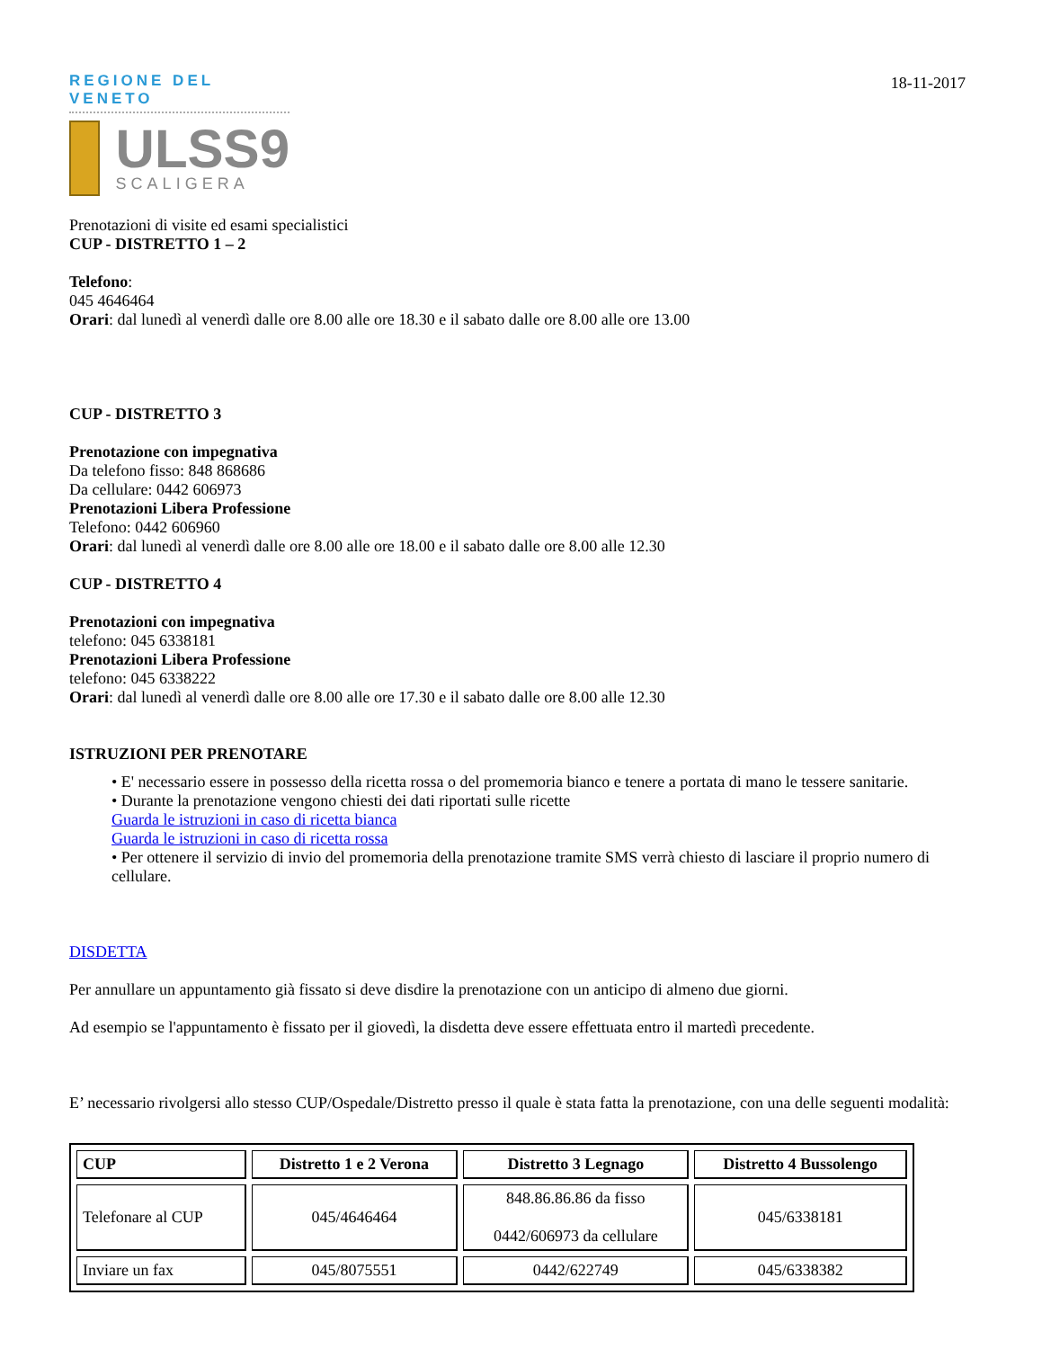18-11-2017
REGIONE DEL VENETO
ULSS9
SCALIGERA
Prenotazioni di visite ed esami specialistici
CUP - DISTRETTO 1 – 2
Telefono:
045 4646464
Orari: dal lunedì al venerdì dalle ore 8.00 alle ore 18.30 e il sabato dalle ore 8.00 alle ore 13.00
CUP - DISTRETTO 3
Prenotazione con impegnativa
Da telefono fisso: 848 868686
Da cellulare: 0442 606973
Prenotazioni Libera Professione
Telefono: 0442 606960
Orari: dal lunedì al venerdì dalle ore 8.00 alle ore 18.00 e il sabato dalle ore 8.00 alle 12.30
CUP - DISTRETTO 4
Prenotazioni con impegnativa
telefono: 045 6338181
Prenotazioni Libera Professione
telefono: 045 6338222
Orari: dal lunedì al venerdì dalle ore 8.00 alle ore 17.30 e il sabato dalle ore 8.00 alle 12.30
ISTRUZIONI PER PRENOTARE
• E' necessario essere in possesso della ricetta rossa o del promemoria bianco e tenere a portata di mano le tessere sanitarie.
• Durante la prenotazione vengono chiesti dei dati riportati sulle ricette
Guarda le istruzioni in caso di ricetta bianca
Guarda le istruzioni in caso di ricetta rossa
• Per ottenere il servizio di invio del promemoria della prenotazione tramite SMS verrà chiesto di lasciare il proprio numero di cellulare.
DISDETTA
Per annullare un appuntamento già fissato si deve disdire la prenotazione con un anticipo di almeno due giorni.
Ad esempio se l'appuntamento è fissato per il giovedì, la disdetta deve essere effettuata entro il martedì precedente.
E’ necessario rivolgersi allo stesso CUP/Ospedale/Distretto presso il quale è stata fatta la prenotazione, con una delle seguenti modalità:
| CUP | Distretto 1 e 2 Verona | Distretto 3 Legnago | Distretto 4 Bussolengo |
| --- | --- | --- | --- |
| Telefonare al CUP | 045/4646464 | 848.86.86.86 da fisso 0442/606973 da cellulare | 045/6338181 |
| Inviare un fax | 045/8075551 | 0442/622749 | 045/6338382 |